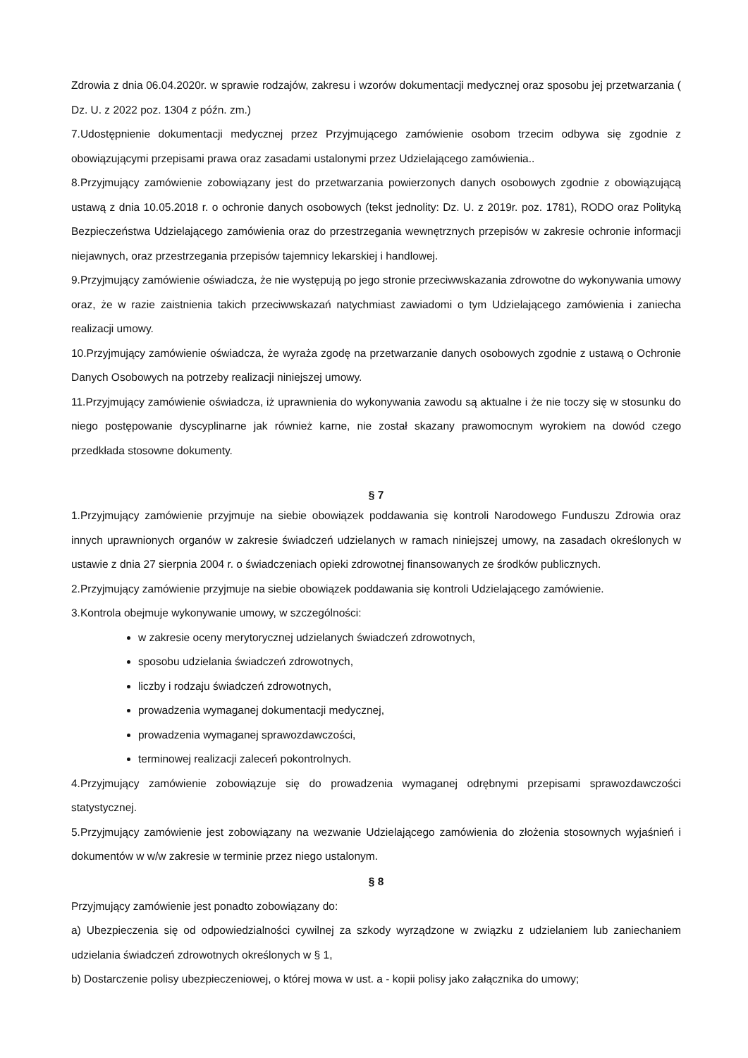Zdrowia z dnia 06.04.2020r. w sprawie rodzajów, zakresu i wzorów dokumentacji medycznej oraz sposobu jej przetwarzania ( Dz. U. z 2022 poz. 1304 z późn. zm.)
7.Udostępnienie dokumentacji medycznej przez Przyjmującego zamówienie osobom trzecim odbywa się zgodnie z obowiązującymi przepisami prawa oraz zasadami ustalonymi przez Udzielającego zamówienia..
8.Przyjmujący zamówienie zobowiązany jest do przetwarzania powierzonych danych osobowych zgodnie z obowiązującą ustawą z dnia 10.05.2018 r. o ochronie danych osobowych (tekst jednolity: Dz. U. z 2019r. poz. 1781), RODO oraz Polityką Bezpieczeństwa Udzielającego zamówienia oraz do przestrzegania wewnętrznych przepisów w zakresie ochronie informacji niejawnych, oraz przestrzegania przepisów tajemnicy lekarskiej i handlowej.
9.Przyjmujący zamówienie oświadcza, że nie występują po jego stronie przeciwwskazania zdrowotne do wykonywania umowy oraz, że w razie zaistnienia takich przeciwwskazań natychmiast zawiadomi o tym Udzielającego zamówienia i zaniecha realizacji umowy.
10.Przyjmujący zamówienie oświadcza, że wyraża zgodę na przetwarzanie danych osobowych zgodnie z ustawą o Ochronie Danych Osobowych na potrzeby realizacji niniejszej umowy.
11.Przyjmujący zamówienie oświadcza, iż uprawnienia do wykonywania zawodu są aktualne i że nie toczy się w stosunku do niego postępowanie dyscyplinarne jak również karne, nie został skazany prawomocnym wyrokiem na dowód czego przedkłada stosowne dokumenty.
§ 7
1.Przyjmujący zamówienie przyjmuje na siebie obowiązek poddawania się kontroli Narodowego Funduszu Zdrowia oraz innych uprawnionych organów w zakresie świadczeń udzielanych w ramach niniejszej umowy, na zasadach określonych w ustawie z dnia 27 sierpnia 2004 r. o świadczeniach opieki zdrowotnej finansowanych ze środków publicznych.
2.Przyjmujący zamówienie przyjmuje na siebie obowiązek poddawania się kontroli Udzielającego zamówienie.
3.Kontrola obejmuje wykonywanie umowy, w szczególności:
w zakresie oceny merytorycznej udzielanych świadczeń zdrowotnych,
sposobu udzielania świadczeń zdrowotnych,
liczby i rodzaju świadczeń zdrowotnych,
prowadzenia wymaganej dokumentacji medycznej,
prowadzenia wymaganej sprawozdawczości,
terminowej realizacji zaleceń pokontrolnych.
4.Przyjmujący zamówienie zobowiązuje się do prowadzenia wymaganej odrębnymi przepisami sprawozdawczości statystycznej.
5.Przyjmujący zamówienie jest zobowiązany na wezwanie Udzielającego zamówienia do złożenia stosownych wyjaśnień i dokumentów w w/w zakresie w terminie przez niego ustalonym.
§ 8
Przyjmujący zamówienie jest ponadto zobowiązany do:
a) Ubezpieczenia się od odpowiedzialności cywilnej za szkody wyrządzone w związku z udzielaniem lub zaniechaniem udzielania świadczeń zdrowotnych określonych w § 1,
b) Dostarczenie polisy ubezpieczeniowej, o której mowa w ust. a - kopii polisy jako załącznika do umowy;